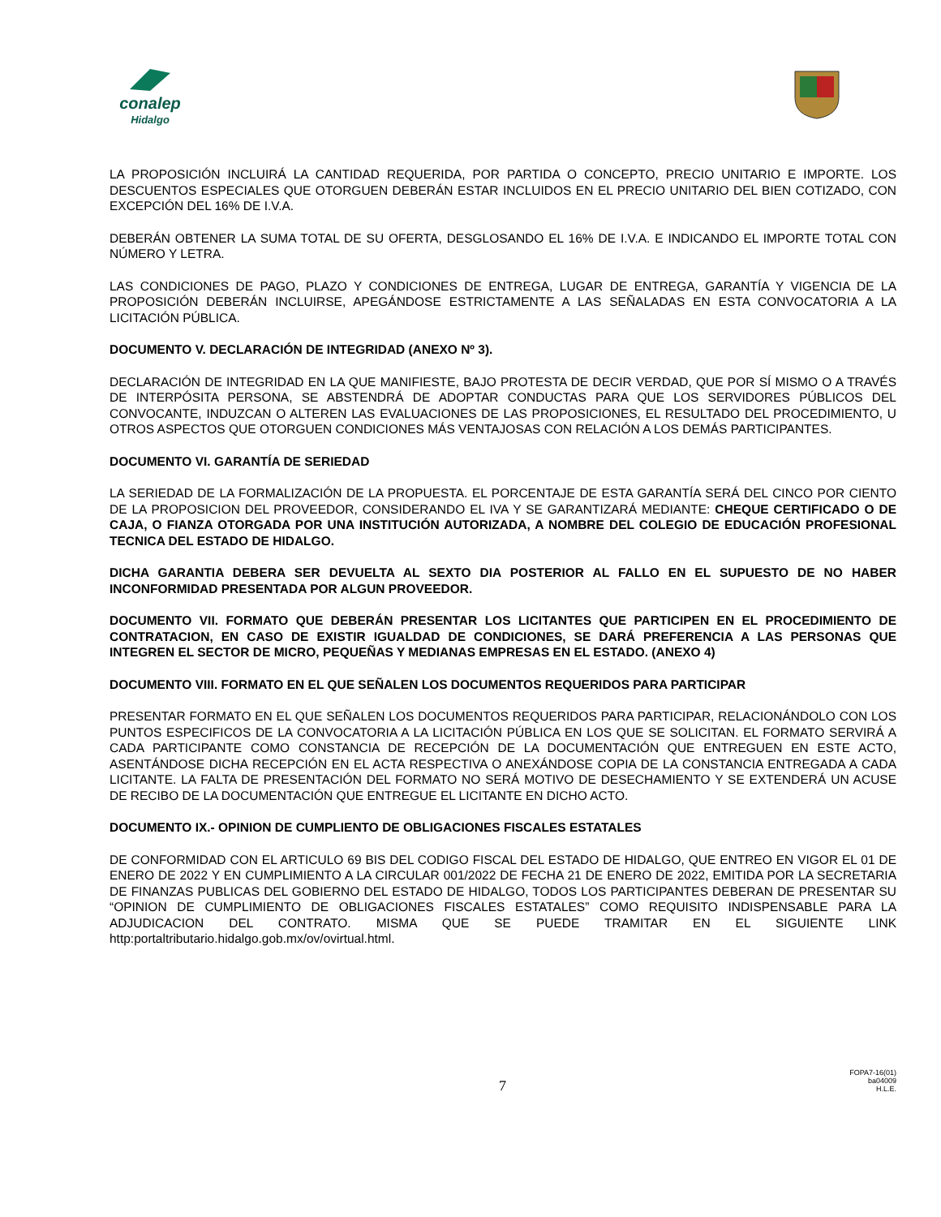conalep
Hidalgo
LA PROPOSICIÓN INCLUIRÁ LA CANTIDAD REQUERIDA, POR PARTIDA O CONCEPTO, PRECIO UNITARIO E IMPORTE. LOS DESCUENTOS ESPECIALES QUE OTORGUEN DEBERÁN ESTAR INCLUIDOS EN EL PRECIO UNITARIO DEL BIEN COTIZADO, CON EXCEPCIÓN DEL 16% DE I.V.A.
DEBERÁN OBTENER LA SUMA TOTAL DE SU OFERTA, DESGLOSANDO EL 16% DE I.V.A. E INDICANDO EL IMPORTE TOTAL CON NÚMERO Y LETRA.
LAS CONDICIONES DE PAGO, PLAZO Y CONDICIONES DE ENTREGA, LUGAR DE ENTREGA, GARANTÍA Y VIGENCIA DE LA PROPOSICIÓN DEBERÁN INCLUIRSE, APEGÁNDOSE ESTRICTAMENTE A LAS SEÑALADAS EN ESTA CONVOCATORIA A LA LICITACIÓN PÚBLICA.
DOCUMENTO V. DECLARACIÓN DE INTEGRIDAD (ANEXO Nº 3).
DECLARACIÓN DE INTEGRIDAD EN LA QUE MANIFIESTE, BAJO PROTESTA DE DECIR VERDAD, QUE POR SÍ MISMO O A TRAVÉS DE INTERPÓSITA PERSONA, SE ABSTENDRÁ DE ADOPTAR CONDUCTAS PARA QUE LOS SERVIDORES PÚBLICOS DEL CONVOCANTE, INDUZCAN O ALTEREN LAS EVALUACIONES DE LAS PROPOSICIONES, EL RESULTADO DEL PROCEDIMIENTO, U OTROS ASPECTOS QUE OTORGUEN CONDICIONES MÁS VENTAJOSAS CON RELACIÓN A LOS DEMÁS PARTICIPANTES.
DOCUMENTO VI. GARANTÍA DE SERIEDAD
LA SERIEDAD DE LA FORMALIZACIÓN DE LA PROPUESTA. EL PORCENTAJE DE ESTA GARANTÍA SERÁ DEL CINCO POR CIENTO DE LA PROPOSICION DEL PROVEEDOR, CONSIDERANDO EL IVA Y SE GARANTIZARÁ MEDIANTE: CHEQUE CERTIFICADO O DE CAJA, O FIANZA OTORGADA POR UNA INSTITUCIÓN AUTORIZADA, A NOMBRE DEL COLEGIO DE EDUCACIÓN PROFESIONAL TECNICA DEL ESTADO DE HIDALGO.
DICHA GARANTIA DEBERA SER DEVUELTA AL SEXTO DIA POSTERIOR AL FALLO EN EL SUPUESTO DE NO HABER INCONFORMIDAD PRESENTADA POR ALGUN PROVEEDOR.
DOCUMENTO VII. FORMATO QUE DEBERÁN PRESENTAR LOS LICITANTES QUE PARTICIPEN EN EL PROCEDIMIENTO DE CONTRATACION, EN CASO DE EXISTIR IGUALDAD DE CONDICIONES, SE DARÁ PREFERENCIA A LAS PERSONAS QUE INTEGREN EL SECTOR DE MICRO, PEQUEÑAS Y MEDIANAS EMPRESAS EN EL ESTADO. (ANEXO 4)
DOCUMENTO VIII. FORMATO EN EL QUE SEÑALEN LOS DOCUMENTOS REQUERIDOS PARA PARTICIPAR
PRESENTAR FORMATO EN EL QUE SEÑALEN LOS DOCUMENTOS REQUERIDOS PARA PARTICIPAR, RELACIONÁNDOLO CON LOS PUNTOS ESPECIFICOS DE LA CONVOCATORIA A LA LICITACIÓN PÚBLICA EN LOS QUE SE SOLICITAN. EL FORMATO SERVIRÁ A CADA PARTICIPANTE COMO CONSTANCIA DE RECEPCIÓN DE LA DOCUMENTACIÓN QUE ENTREGUEN EN ESTE ACTO, ASENTÁNDOSE DICHA RECEPCIÓN EN EL ACTA RESPECTIVA O ANEXÁNDOSE COPIA DE LA CONSTANCIA ENTREGADA A CADA LICITANTE. LA FALTA DE PRESENTACIÓN DEL FORMATO NO SERÁ MOTIVO DE DESECHAMIENTO Y SE EXTENDERÁ UN ACUSE DE RECIBO DE LA DOCUMENTACIÓN QUE ENTREGUE EL LICITANTE EN DICHO ACTO.
DOCUMENTO IX.- OPINION DE CUMPLIENTO DE OBLIGACIONES FISCALES ESTATALES
DE CONFORMIDAD CON EL ARTICULO 69 BIS DEL CODIGO FISCAL DEL ESTADO DE HIDALGO, QUE ENTREO EN VIGOR EL 01 DE ENERO DE 2022 Y EN CUMPLIMIENTO A LA CIRCULAR 001/2022 DE FECHA 21 DE ENERO DE 2022, EMITIDA POR LA SECRETARIA DE FINANZAS PUBLICAS DEL GOBIERNO DEL ESTADO DE HIDALGO, TODOS LOS PARTICIPANTES DEBERAN DE PRESENTAR SU “OPINION DE CUMPLIMIENTO DE OBLIGACIONES FISCALES ESTATALES” COMO REQUISITO INDISPENSABLE PARA LA ADJUDICACION DEL CONTRATO. MISMA QUE SE PUEDE TRAMITAR EN EL SIGUIENTE LINK http:portaltributario.hidalgo.gob.mx/ov/ovirtual.html.
7
FOPA7-16(01)
ba04009
H.L.E.